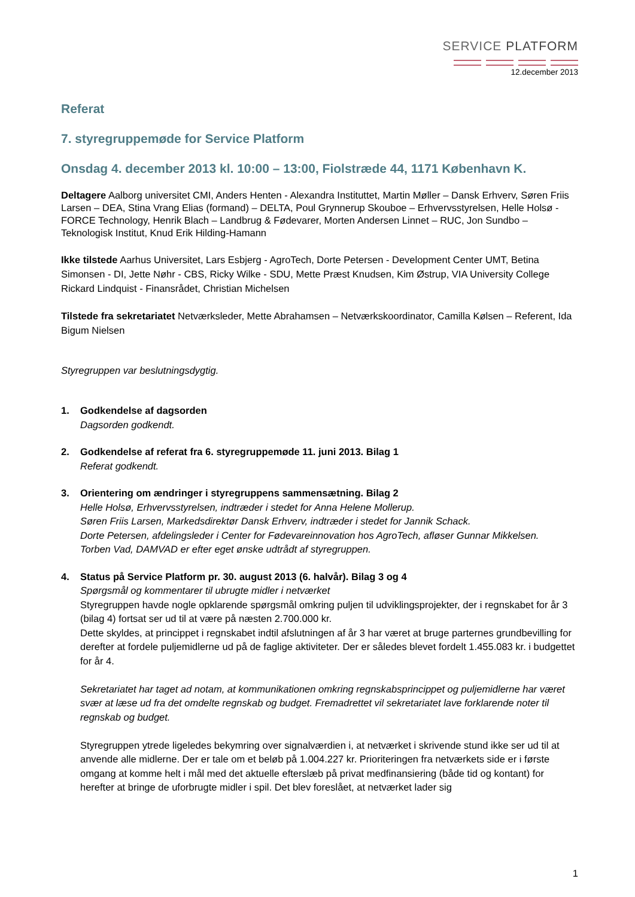SERVICE PLATFORM
12.december 2013
Referat
7. styregruppemøde for Service Platform
Onsdag 4. december 2013 kl. 10:00 – 13:00, Fiolstræde 44, 1171 København K.
Deltagere Aalborg universitet CMI, Anders Henten - Alexandra Instituttet, Martin Møller – Dansk Erhverv, Søren Friis Larsen – DEA, Stina Vrang Elias (formand) – DELTA, Poul Grynnerup Skouboe – Erhvervsstyrelsen, Helle Holsø - FORCE Technology, Henrik Blach – Landbrug & Fødevarer, Morten Andersen Linnet – RUC, Jon Sundbo – Teknologisk Institut, Knud Erik Hilding-Hamann
Ikke tilstede Aarhus Universitet, Lars Esbjerg - AgroTech, Dorte Petersen - Development Center UMT, Betina Simonsen - DI, Jette Nøhr - CBS, Ricky Wilke - SDU, Mette Præst Knudsen, Kim Østrup, VIA University College Rickard Lindquist - Finansrådet, Christian Michelsen
Tilstede fra sekretariatet Netværksleder, Mette Abrahamsen – Netværkskoordinator, Camilla Kølsen – Referent, Ida Bigum Nielsen
Styregruppen var beslutningsdygtig.
1. Godkendelse af dagsorden
Dagsorden godkendt.
2. Godkendelse af referat fra 6. styregruppemøde 11. juni 2013. Bilag 1
Referat godkendt.
3. Orientering om ændringer i styregruppens sammensætning. Bilag 2
Helle Holsø, Erhvervsstyrelsen, indtræder i stedet for Anna Helene Mollerup.
Søren Friis Larsen, Markedsdirektør Dansk Erhverv, indtræder i stedet for Jannik Schack.
Dorte Petersen, afdelingsleder i Center for Fødevareinnovation hos AgroTech, afløser Gunnar Mikkelsen.
Torben Vad, DAMVAD er efter eget ønske udtrådt af styregruppen.
4. Status på Service Platform pr. 30. august 2013 (6. halvår). Bilag 3 og 4
Spørgsmål og kommentarer til ubrugte midler i netværket
Styregruppen havde nogle opklarende spørgsmål omkring puljen til udviklingsprojekter, der i regnskabet for år 3 (bilag 4) fortsat ser ud til at være på næsten 2.700.000 kr.
Dette skyldes, at princippet i regnskabet indtil afslutningen af år 3 har været at bruge parternes grundbevilling for derefter at fordele puljemidlerne ud på de faglige aktiviteter. Der er således blevet fordelt 1.455.083 kr. i budgettet for år 4.
Sekretariatet har taget ad notam, at kommunikationen omkring regnskabsprincippet og puljemidlerne har været svær at læse ud fra det omdelte regnskab og budget. Fremadrettet vil sekretariatet lave forklarende noter til regnskab og budget.
Styregruppen ytrede ligeledes bekymring over signalværdien i, at netværket i skrivende stund ikke ser ud til at anvende alle midlerne. Der er tale om et beløb på 1.004.227 kr. Prioriteringen fra netværkets side er i første omgang at komme helt i mål med det aktuelle efterslæb på privat medfinansiering (både tid og kontant) for herefter at bringe de uforbrugte midler i spil. Det blev foreslået, at netværket lader sig
1